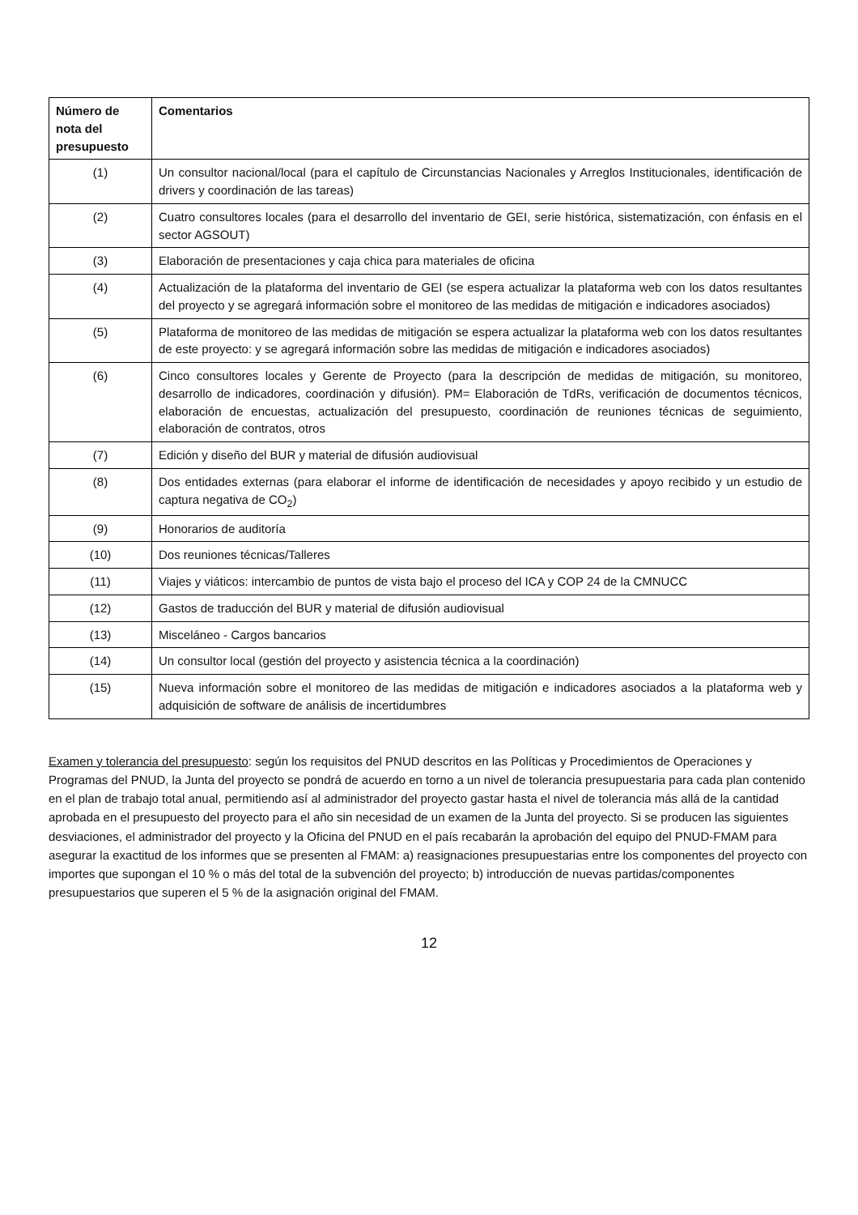| Número de nota del presupuesto | Comentarios |
| --- | --- |
| (1) | Un consultor nacional/local (para el capítulo de Circunstancias Nacionales y Arreglos Institucionales, identificación de drivers y coordinación de las tareas) |
| (2) | Cuatro consultores locales (para el desarrollo del inventario de GEI, serie histórica, sistematización, con énfasis en el sector AGSOUT) |
| (3) | Elaboración de presentaciones y caja chica para materiales de oficina |
| (4) | Actualización de la plataforma del inventario de GEI (se espera actualizar la plataforma web con los datos resultantes del proyecto y se agregará información sobre el monitoreo de las medidas de mitigación e indicadores asociados) |
| (5) | Plataforma de monitoreo de las medidas de mitigación se espera actualizar la plataforma web con los datos resultantes de este proyecto: y se agregará información sobre las medidas de mitigación e indicadores asociados) |
| (6) | Cinco consultores locales y Gerente de Proyecto (para la descripción de medidas de mitigación, su monitoreo, desarrollo de indicadores, coordinación y difusión). PM= Elaboración de TdRs, verificación de documentos técnicos, elaboración de encuestas, actualización del presupuesto, coordinación de reuniones técnicas de seguimiento, elaboración de contratos, otros |
| (7) | Edición y diseño del BUR y material de difusión audiovisual |
| (8) | Dos entidades externas (para elaborar el informe de identificación de necesidades y apoyo recibido y un estudio de captura negativa de CO<sub>2</sub>) |
| (9) | Honorarios de auditoría |
| (10) | Dos reuniones técnicas/Talleres |
| (11) | Viajes y viáticos: intercambio de puntos de vista bajo el proceso del ICA y COP 24 de la CMNUCC |
| (12) | Gastos de traducción del BUR y material de difusión audiovisual |
| (13) | Misceláneo - Cargos bancarios |
| (14) | Un consultor local (gestión del proyecto y asistencia técnica a la coordinación) |
| (15) | Nueva información sobre el monitoreo de las medidas de mitigación e indicadores asociados a la plataforma web y adquisición de software de análisis de incertidumbres |
Examen y tolerancia del presupuesto: según los requisitos del PNUD descritos en las Políticas y Procedimientos de Operaciones y Programas del PNUD, la Junta del proyecto se pondrá de acuerdo en torno a un nivel de tolerancia presupuestaria para cada plan contenido en el plan de trabajo total anual, permitiendo así al administrador del proyecto gastar hasta el nivel de tolerancia más allá de la cantidad aprobada en el presupuesto del proyecto para el año sin necesidad de un examen de la Junta del proyecto. Si se producen las siguientes desviaciones, el administrador del proyecto y la Oficina del PNUD en el país recabarán la aprobación del equipo del PNUD-FMAM para asegurar la exactitud de los informes que se presenten al FMAM: a) reasignaciones presupuestarias entre los componentes del proyecto con importes que supongan el 10 % o más del total de la subvención del proyecto; b) introducción de nuevas partidas/componentes presupuestarios que superen el 5 % de la asignación original del FMAM.
12